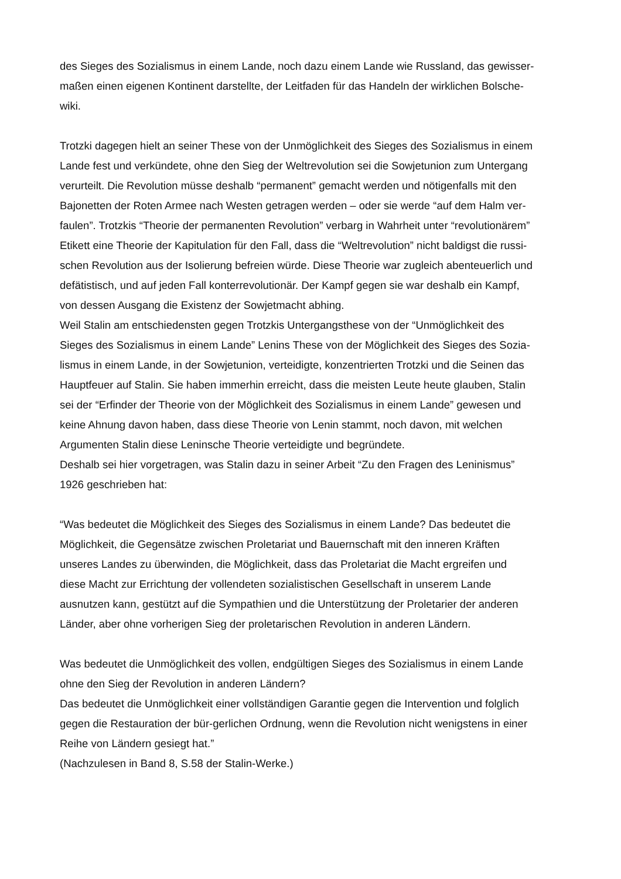des Sieges des Sozialismus in einem Lande, noch dazu einem Lande wie Russland, das gewisser-
maßen einen eigenen Kontinent darstellte, der Leitfaden für das Handeln der wirklichen Bolsche-
wiki.
Trotzki dagegen hielt an seiner These von der Unmöglichkeit des Sieges des Sozialismus in einem
Lande fest und verkündete, ohne den Sieg der Weltrevolution sei die Sowjetunion zum Untergang
verurteilt. Die Revolution müsse deshalb “permanent” gemacht werden und nötigenfalls mit den
Bajonetten der Roten Armee nach Westen getragen werden – oder sie werde “auf dem Halm ver-
faulen”. Trotzkis “Theorie der permanenten Revolution” verbarg in Wahrheit unter “revolutionärem”
Etikett eine Theorie der Kapitulation für den Fall, dass die “Weltrevolution” nicht baldigst die russi-
schen Revolution aus der Isolierung befreien würde. Diese Theorie war zugleich abenteuerlich und
defätistisch, und auf jeden Fall konterrevolutionär. Der Kampf gegen sie war deshalb ein Kampf,
von dessen Ausgang die Existenz der Sowjetmacht abhing.
Weil Stalin am entschiedensten gegen Trotzkis Untergangsthese von der “Unmöglichkeit des
Sieges des Sozialismus in einem Lande” Lenins These von der Möglichkeit des Sieges des Sozia-
lismus in einem Lande, in der Sowjetunion, verteidigte, konzentrierten Trotzki und die Seinen das
Hauptfeuer auf Stalin. Sie haben immerhin erreicht, dass die meisten Leute heute glauben, Stalin
sei der “Erfinder der Theorie von der Möglichkeit des Sozialismus in einem Lande” gewesen und
keine Ahnung davon haben, dass diese Theorie von Lenin stammt, noch davon, mit welchen
Argumenten Stalin diese Leninsche Theorie verteidigte und begründete.
Deshalb sei hier vorgetragen, was Stalin dazu in seiner Arbeit “Zu den Fragen des Leninismus”
1926 geschrieben hat:
“Was bedeutet die Möglichkeit des Sieges des Sozialismus in einem Lande? Das bedeutet die
Möglichkeit, die Gegensätze zwischen Proletariat und Bauernschaft mit den inneren Kräften
unseres Landes zu überwinden, die Möglichkeit, dass das Proletariat die Macht ergreifen und
diese Macht zur Errichtung der vollendeten sozialistischen Gesellschaft in unserem Lande
ausnutzen kann, gestützt auf die Sympathien und die Unterstützung der Proletarier der anderen
Länder, aber ohne vorherigen Sieg der proletarischen Revolution in anderen Ländern.
Was bedeutet die Unmöglichkeit des vollen, endgültigen Sieges des Sozialismus in einem Lande
ohne den Sieg der Revolution in anderen Ländern?
Das bedeutet die Unmöglichkeit einer vollständigen Garantie gegen die Intervention und folglich
gegen die Restauration der bür-gerlichen Ordnung, wenn die Revolution nicht wenigstens in einer
Reihe von Ländern gesiegt hat.”
(Nachzulesen in Band 8, S.58 der Stalin-Werke.)